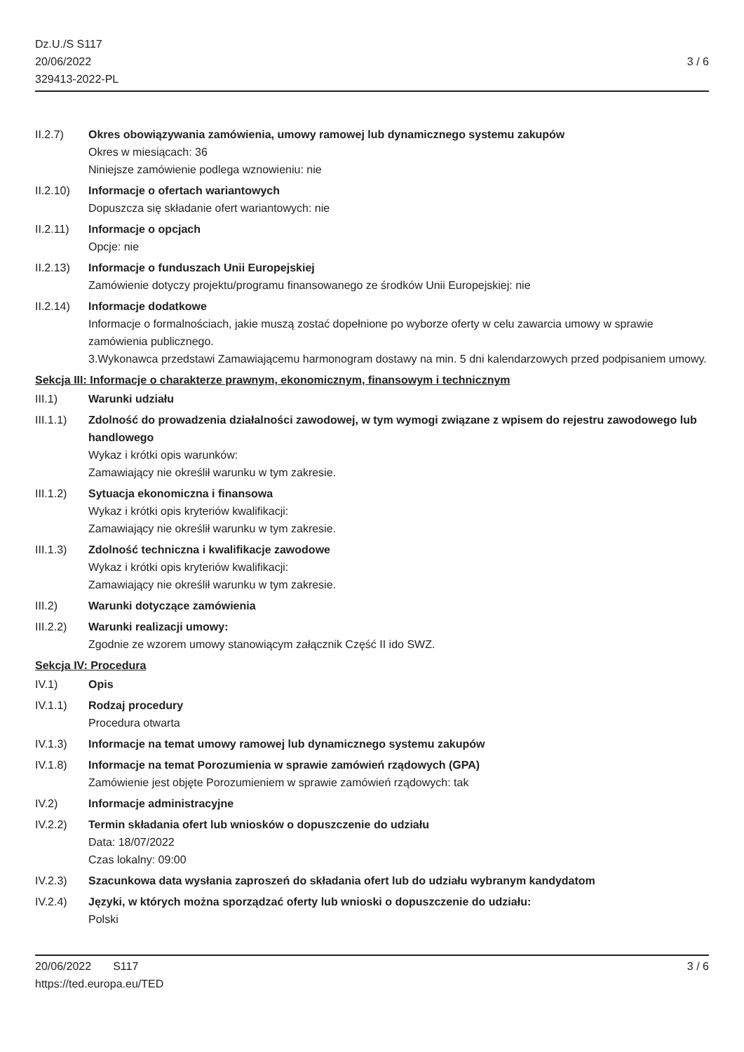Dz.U./S S117
20/06/2022
329413-2022-PL
3 / 6
II.2.7) Okres obowiązywania zamówienia, umowy ramowej lub dynamicznego systemu zakupów
Okres w miesiącach: 36
Niniejsze zamówienie podlega wznowieniu: nie
II.2.10)
Informacje o ofertach wariantowych
Dopuszcza się składanie ofert wariantowych: nie
II.2.11)
Informacje o opcjach
Opcje: nie
II.2.13)
Informacje o funduszach Unii Europejskiej
Zamówienie dotyczy projektu/programu finansowanego ze środków Unii Europejskiej: nie
II.2.14)
Informacje dodatkowe
Informacje o formalnościach, jakie muszą zostać dopełnione po wyborze oferty w celu zawarcia umowy w sprawie zamówienia publicznego.
3.Wykonawca przedstawi Zamawiającemu harmonogram dostawy na min. 5 dni kalendarzowych przed podpisaniem umowy.
Sekcja III: Informacje o charakterze prawnym, ekonomicznym, finansowym i technicznym
III.1) Warunki udziału
III.1.1)
Zdolność do prowadzenia działalności zawodowej, w tym wymogi związane z wpisem do rejestru zawodowego lub handlowego
Wykaz i krótki opis warunków:
Zamawiający nie określił warunku w tym zakresie.
III.1.2)
Sytuacja ekonomiczna i finansowa
Wykaz i krótki opis kryteriów kwalifikacji:
Zamawiający nie określił warunku w tym zakresie.
III.1.3)
Zdolność techniczna i kwalifikacje zawodowe
Wykaz i krótki opis kryteriów kwalifikacji:
Zamawiający nie określił warunku w tym zakresie.
III.2) Warunki dotyczące zamówienia
III.2.2)
Warunki realizacji umowy:
Zgodnie ze wzorem umowy stanowiącym załącznik Część II ido SWZ.
Sekcja IV: Procedura
IV.1) Opis
IV.1.1) Rodzaj procedury
Procedura otwarta
IV.1.3) Informacje na temat umowy ramowej lub dynamicznego systemu zakupów
IV.1.8) Informacje na temat Porozumienia w sprawie zamówień rządowych (GPA)
Zamówienie jest objęte Porozumieniem w sprawie zamówień rządowych: tak
IV.2) Informacje administracyjne
IV.2.2) Termin składania ofert lub wniosków o dopuszczenie do udziału
Data: 18/07/2022
Czas lokalny: 09:00
IV.2.3) Szacunkowa data wysłania zaproszeń do składania ofert lub do udziału wybranym kandydatom
IV.2.4) Języki, w których można sporządzać oferty lub wnioski o dopuszczenie do udziału:
Polski
20/06/2022 S117
https://ted.europa.eu/TED
3 / 6